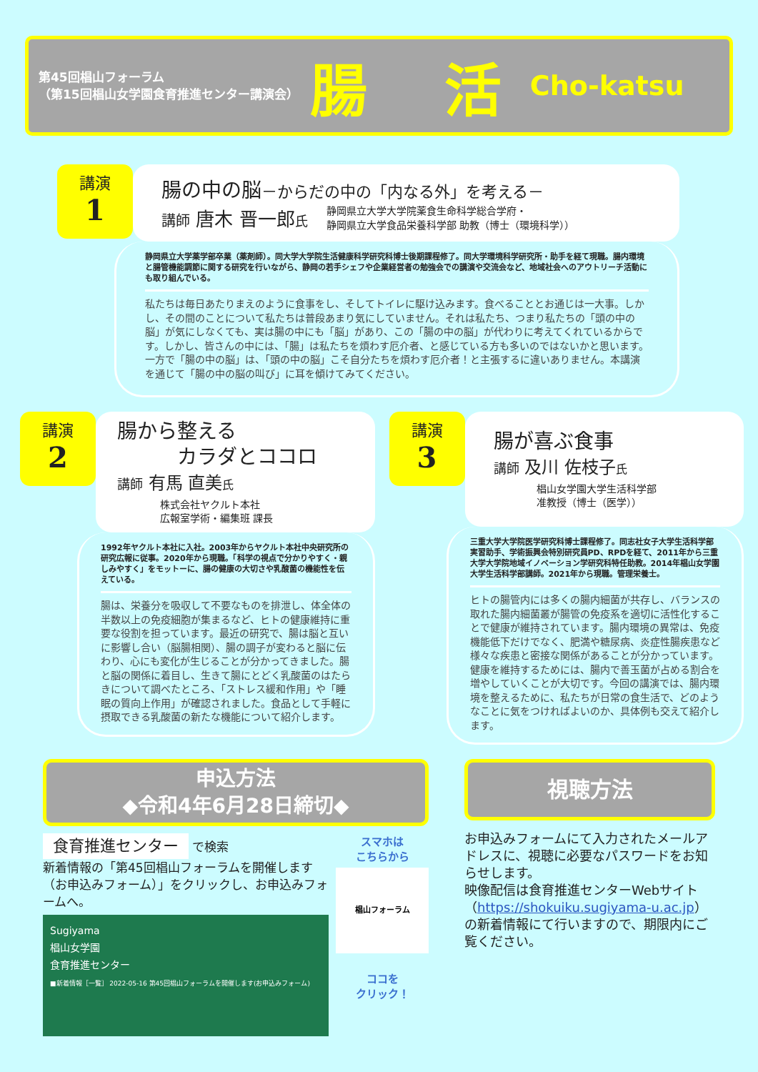第45回椙山フォーラム
（第15回椙山女学園食育推進センター講演会）
腸 活
Cho-katsu
講演
1
腸の中の脳－からだの中の「内なる外」を考える－
講師 唐木 晋一郎氏
静岡県立大学大学院薬食生命科学総合学府・
静岡県立大学食品栄養科学部 助教（博士（環境科学））
静岡県立大学薬学部卒業（薬剤師）。同大学大学院生活健康科学研究科博士後期課程修了。同大学環境科学研究所・助手を経て現職。腸内環境と腸管機能調節に関する研究を行いながら、静岡の若手シェフや企業経営者の勉強会での講演や交流会など、地域社会へのアウトリーチ活動にも取り組んでいる。
私たちは毎日あたりまえのように食事をし、そしてトイレに駆け込みます。食べることとお通じは一大事。しかし、その間のことについて私たちは普段あまり気にしていません。それは私たち、つまり私たちの「頭の中の脳」が気にしなくても、実は腸の中にも「脳」があり、この「腸の中の脳」が代わりに考えてくれているからです。しかし、皆さんの中には、「腸」は私たちを煩わす厄介者、と感じている方も多いのではないかと思います。一方で「腸の中の脳」は、「頭の中の脳」こそ自分たちを煩わす厄介者！と主張するに違いありません。本講演を通じて「腸の中の脳の叫び」に耳を傾けてみてください。
講演
2
腸から整える
　　　カラダとココロ
講師 有馬 直美氏
株式会社ヤクルト本社
広報室学術・編集班 課長
1992年ヤクルト本社に入社。2003年からヤクルト本社中央研究所の研究広報に従事。2020年から現職。「科学の視点で分かりやすく・親しみやすく」をモットーに、腸の健康の大切さや乳酸菌の機能性を伝えている。
腸は、栄養分を吸収して不要なものを排泄し、体全体の半数以上の免疫細胞が集まるなど、ヒトの健康維持に重要な役割を担っています。最近の研究で、腸は脳と互いに影響し合い（脳腸相関）、腸の調子が変わると脳に伝わり、心にも変化が生じることが分かってきました。腸と脳の関係に着目し、生きて腸にとどく乳酸菌のはたらきについて調べたところ、「ストレス緩和作用」や「睡眠の質向上作用」が確認されました。食品として手軽に摂取できる乳酸菌の新たな機能について紹介します。
講演
3
腸が喜ぶ食事
講師 及川 佐枝子氏
椙山女学園大学生活科学部
准教授（博士（医学））
三重大学大学院医学研究科博士課程修了。同志社女子大学生活科学部実習助手、学術振興会特別研究員PD、RPDを経て、2011年から三重大学大学院地域イノベーション学研究科特任助教。2014年椙山女学園大学生活科学部講師。2021年から現職。管理栄養士。
ヒトの腸管内には多くの腸内細菌が共存し、バランスの取れた腸内細菌叢が腸管の免疫系を適切に活性化することで健康が維持されています。腸内環境の異常は、免疫機能低下だけでなく、肥満や糖尿病、炎症性腸疾患など様々な疾患と密接な関係があることが分かっています。健康を維持するためには、腸内で善玉菌が占める割合を増やしていくことが大切です。今回の講演では、腸内環境を整えるために、私たちが日常の食生活で、どのようなことに気をつければよいのか、具体例も交えて紹介します。
申込方法
◆令和4年6月28日締切◆
食育推進センター で検索
新着情報の「第45回椙山フォーラムを開催します（お申込みフォーム）」をクリックし、お申込みフォームへ。
Sugiyama
椙山女学園
食育推進センター
■新着情報［一覧］ 2022-05-16 第45回椙山フォーラムを開催します(お申込みフォーム)
スマホは
こちらから
椙山フォーラム
ココを
クリック！
視聴方法
お申込みフォームにて入力されたメールアドレスに、視聴に必要なパスワードをお知らせします。
映像配信は食育推進センターWebサイト（https://shokuiku.sugiyama-u.ac.jp）の新着情報にて行いますので、期限内にご覧ください。